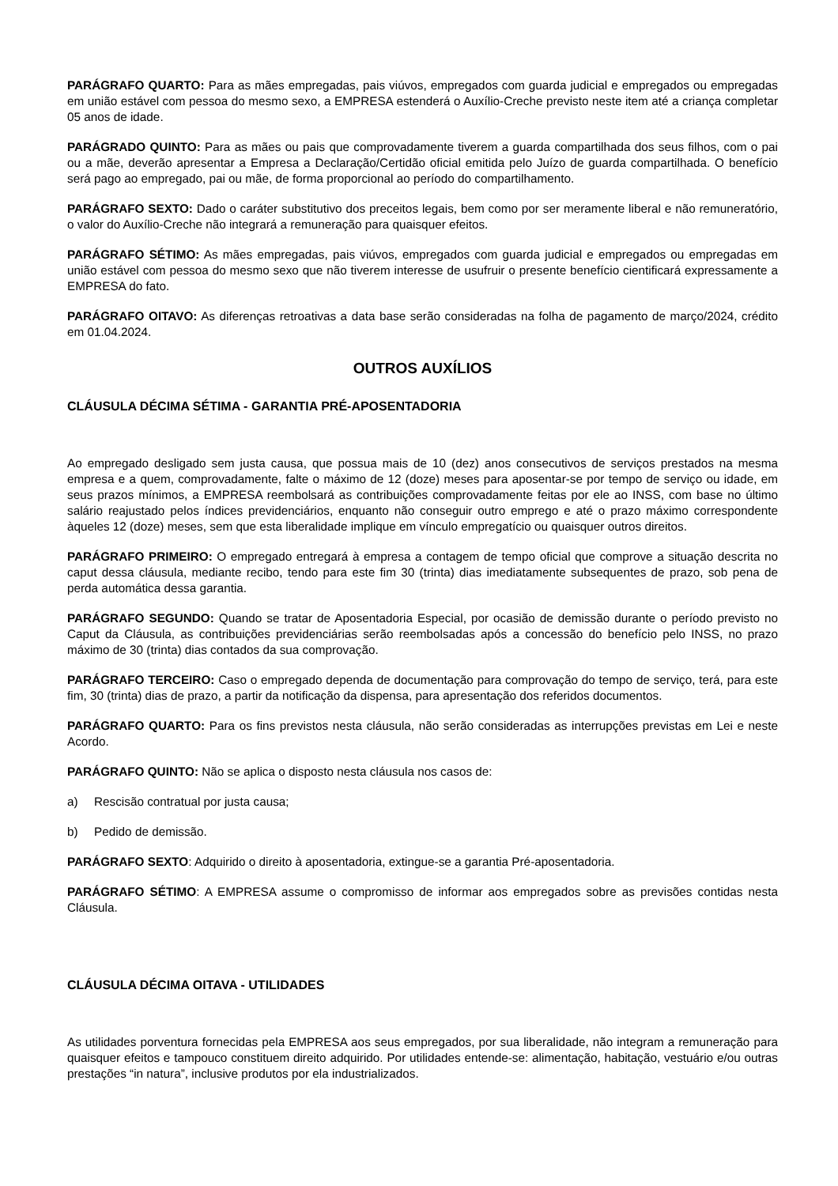PARÁGRAFO QUARTO: Para as mães empregadas, pais viúvos, empregados com guarda judicial e empregados ou empregadas em união estável com pessoa do mesmo sexo, a EMPRESA estenderá o Auxílio-Creche previsto neste item até a criança completar 05 anos de idade.
PARÁGRADO QUINTO: Para as mães ou pais que comprovadamente tiverem a guarda compartilhada dos seus filhos, com o pai ou a mãe, deverão apresentar a Empresa a Declaração/Certidão oficial emitida pelo Juízo de guarda compartilhada. O benefício será pago ao empregado, pai ou mãe, de forma proporcional ao período do compartilhamento.
PARÁGRAFO SEXTO: Dado o caráter substitutivo dos preceitos legais, bem como por ser meramente liberal e não remuneratório, o valor do Auxílio-Creche não integrará a remuneração para quaisquer efeitos.
PARÁGRAFO SÉTIMO: As mães empregadas, pais viúvos, empregados com guarda judicial e empregados ou empregadas em união estável com pessoa do mesmo sexo que não tiverem interesse de usufruir o presente benefício cientificará expressamente a EMPRESA do fato.
PARÁGRAFO OITAVO: As diferenças retroativas a data base serão consideradas na folha de pagamento de março/2024, crédito em 01.04.2024.
OUTROS AUXÍLIOS
CLÁUSULA DÉCIMA SÉTIMA - GARANTIA PRÉ-APOSENTADORIA
Ao empregado desligado sem justa causa, que possua mais de 10 (dez) anos consecutivos de serviços prestados na mesma empresa e a quem, comprovadamente, falte o máximo de 12 (doze) meses para aposentar-se por tempo de serviço ou idade, em seus prazos mínimos, a EMPRESA reembolsará as contribuições comprovadamente feitas por ele ao INSS, com base no último salário reajustado pelos índices previdenciários, enquanto não conseguir outro emprego e até o prazo máximo correspondente àqueles 12 (doze) meses, sem que esta liberalidade implique em vínculo empregatício ou quaisquer outros direitos.
PARÁGRAFO PRIMEIRO: O empregado entregará à empresa a contagem de tempo oficial que comprove a situação descrita no caput dessa cláusula, mediante recibo, tendo para este fim 30 (trinta) dias imediatamente subsequentes de prazo, sob pena de perda automática dessa garantia.
PARÁGRAFO SEGUNDO: Quando se tratar de Aposentadoria Especial, por ocasião de demissão durante o período previsto no Caput da Cláusula, as contribuições previdenciárias serão reembolsadas após a concessão do benefício pelo INSS, no prazo máximo de 30 (trinta) dias contados da sua comprovação.
PARÁGRAFO TERCEIRO: Caso o empregado dependa de documentação para comprovação do tempo de serviço, terá, para este fim, 30 (trinta) dias de prazo, a partir da notificação da dispensa, para apresentação dos referidos documentos.
PARÁGRAFO QUARTO: Para os fins previstos nesta cláusula, não serão consideradas as interrupções previstas em Lei e neste Acordo.
PARÁGRAFO QUINTO: Não se aplica o disposto nesta cláusula nos casos de:
a) Rescisão contratual por justa causa;
b) Pedido de demissão.
PARÁGRAFO SEXTO: Adquirido o direito à aposentadoria, extingue-se a garantia Pré-aposentadoria.
PARÁGRAFO SÉTIMO: A EMPRESA assume o compromisso de informar aos empregados sobre as previsões contidas nesta Cláusula.
CLÁUSULA DÉCIMA OITAVA - UTILIDADES
As utilidades porventura fornecidas pela EMPRESA aos seus empregados, por sua liberalidade, não integram a remuneração para quaisquer efeitos e tampouco constituem direito adquirido. Por utilidades entende-se: alimentação, habitação, vestuário e/ou outras prestações “in natura”, inclusive produtos por ela industrializados.